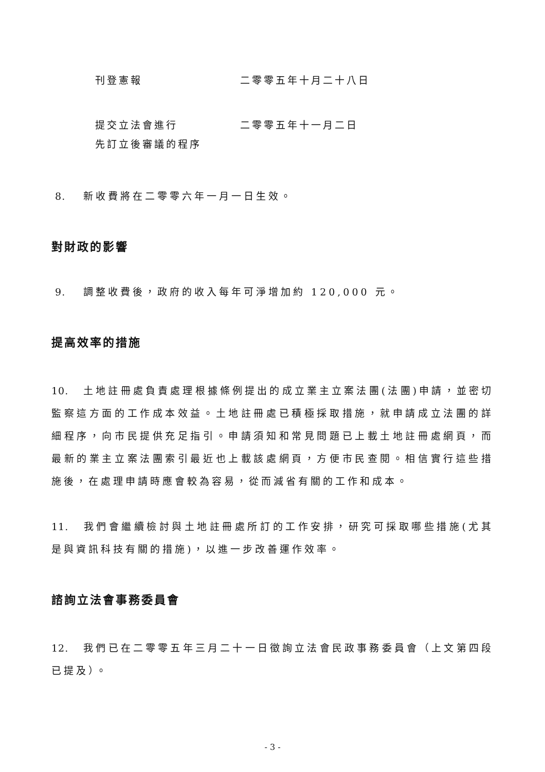刊登憲報 二零零五年十月二十八日
提交立法會進行
先訂立後審議的程序
二零零五年十一月二日
8. 新收費將在二零零六年一月一日生效。
對財政的影響
9. 調整收費後，政府的收入每年可淨增加約 120,000 元。
提高效率的措施
10. 土地註冊處負責處理根據條例提出的成立業主立案法團(法團)申請，並密切監察這方面的工作成本效益。土地註冊處已積極採取措施，就申請成立法團的詳細程序，向市民提供充足指引。申請須知和常見問題已上載土地註冊處網頁，而最新的業主立案法團索引最近也上載該處網頁，方便市民查閱。相信實行這些措施後，在處理申請時應會較為容易，從而減省有關的工作和成本。
11. 我們會繼續檢討與土地註冊處所訂的工作安排，研究可採取哪些措施(尤其是與資訊科技有關的措施)，以進一步改善運作效率。
諮詢立法會事務委員會
12. 我們已在二零零五年三月二十一日徵詢立法會民政事務委員會（上文第四段已提及）。
- 3 -